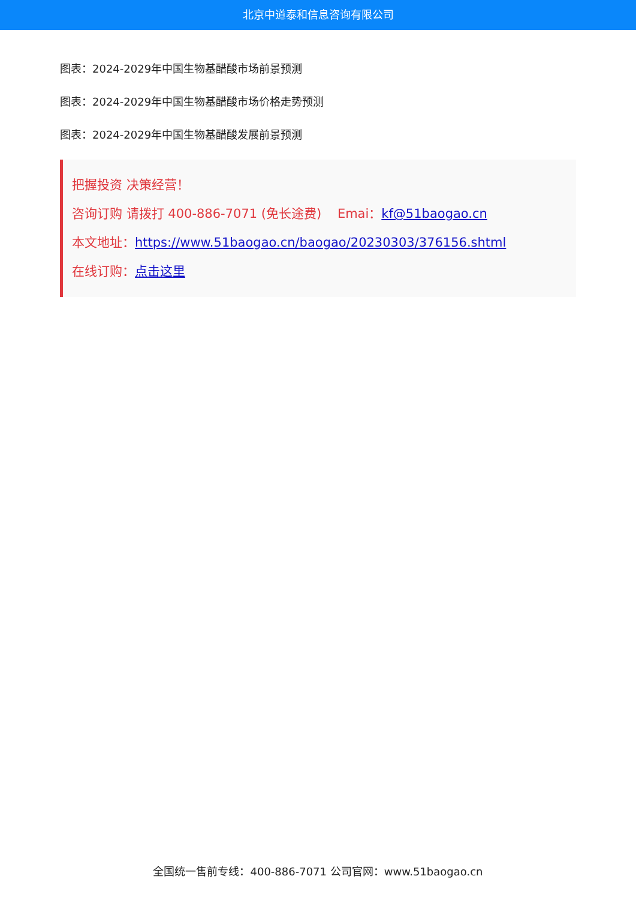北京中道泰和信息咨询有限公司
图表：2024-2029年中国生物基醋酸市场前景预测
图表：2024-2029年中国生物基醋酸市场价格走势预测
图表：2024-2029年中国生物基醋酸发展前景预测
把握投资 决策经营！
咨询订购 请拨打 400-886-7071 (免长途费) Emai：kf@51baogao.cn
本文地址：https://www.51baogao.cn/baogao/20230303/376156.shtml
在线订购：点击这里
全国统一售前专线：400-886-7071 公司官网：www.51baogao.cn